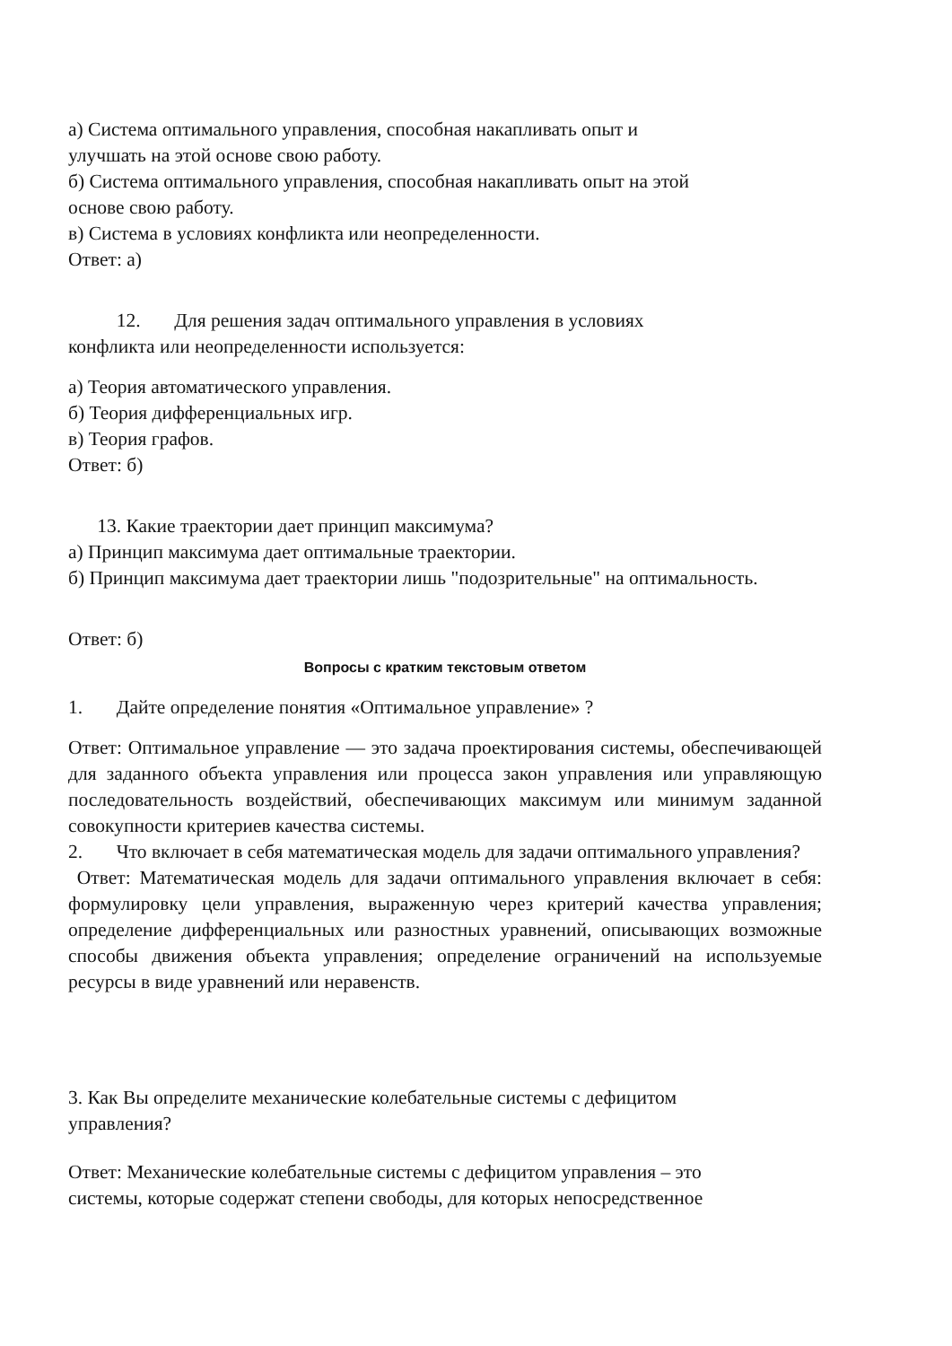а) Система оптимального управления, способная накапливать опыт и
улучшать на этой основе свою работу.
б) Система оптимального управления, способная накапливать опыт на этой
основе свою работу.
в) Система в условиях конфликта или неопределенности.
Ответ: а)
12. Для решения задач оптимального управления в условиях
конфликта или неопределенности используется:
а) Теория автоматического управления.
б) Теория дифференциальных игр.
в) Теория графов.
Ответ: б)
13. Какие траектории дает принцип максимума?
а) Принцип максимума дает оптимальные траектории.
б) Принцип максимума дает траектории лишь "подозрительные" на оптимальность.
Ответ: б)
Вопросы с кратким текстовым ответом
1. Дайте определение понятия «Оптимальное управление» ?
Ответ: Оптимальное управление — это задача проектирования системы, обеспечивающей для заданного объекта управления или процесса закон управления или управляющую последовательность воздействий, обеспечивающих максимум или минимум заданной совокупности критериев качества системы.
2. Что включает в себя математическая модель для задачи оптимального управления?
Ответ: Математическая модель для задачи оптимального управления включает в себя: формулировку цели управления, выраженную через критерий качества управления; определение дифференциальных или разностных уравнений, описывающих возможные способы движения объекта управления; определение ограничений на используемые ресурсы в виде уравнений или неравенств.
3. Как Вы определите механические колебательные системы с дефицитом
управления?
Ответ: Механические колебательные системы с дефицитом управления – это
системы, которые содержат степени свободы, для которых непосредственное